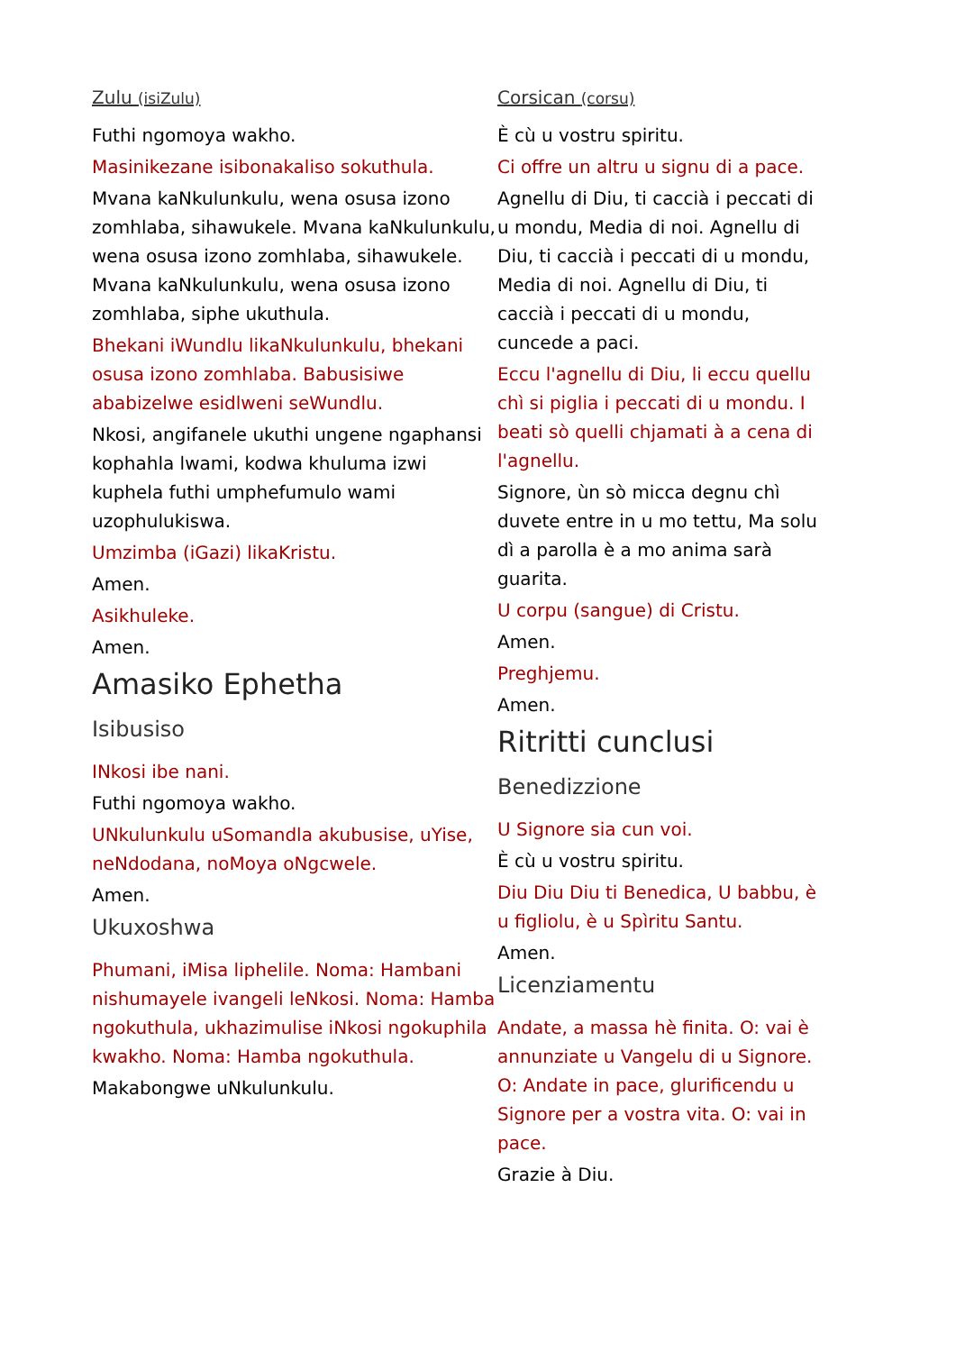Zulu (isiZulu)
Futhi ngomoya wakho.
Masinikezane isibonakaliso sokuthula.
Mvana kaNkulunkulu, wena osusa izono zomhlaba, sihawukele. Mvana kaNkulunkulu, wena osusa izono zomhlaba, sihawukele. Mvana kaNkulunkulu, wena osusa izono zomhlaba, siphe ukuthula.
Bhekani iWundlu likaNkulunkulu, bhekani osusa izono zomhlaba. Babusisiwe ababizelwe esidlweni seWundlu.
Nkosi, angifanele ukuthi ungene ngaphansi kophahla lwami, kodwa khuluma izwi kuphela futhi umphefumulo wami uzophulukiswa.
Umzimba (iGazi) likaKristu.
Amen.
Asikhuleke.
Amen.
Amasiko Ephetha
Isibusiso
INkosi ibe nani.
Futhi ngomoya wakho.
UNkulunkulu uSomandla akubusise, uYise, neNdodana, noMoya oNgcwele.
Amen.
Ukuxoshwa
Phumani, iMisa liphelile. Noma: Hambani nishumayele ivangeli leNkosi. Noma: Hamba ngokuthula, ukhazimulise iNkosi ngokuphila kwakho. Noma: Hamba ngokuthula.
Makabongwe uNkulunkulu.
Corsican (corsu)
È cù u vostru spiritu.
Ci offre un altru u signu di a pace.
Agnellu di Diu, ti caccià i peccati di u mondu, Media di noi. Agnellu di Diu, ti caccià i peccati di u mondu, Media di noi. Agnellu di Diu, ti caccià i peccati di u mondu, cuncede a paci.
Eccu l'agnellu di Diu, li eccu quellu chì si piglia i peccati di u mondu. I beati sò quelli chjamati à a cena di l'agnellu.
Signore, ùn sò micca degnu chì duvete entre in u mo tettu, Ma solu dì a parolla è a mo anima sarà guarita.
U corpu (sangue) di Cristu.
Amen.
Preghjemu.
Amen.
Ritritti cunclusi
Benedizzione
U Signore sia cun voi.
È cù u vostru spiritu.
Diu Diu Diu ti Benedica, U babbu, è u figliolu, è u Spìritu Santu.
Amen.
Licenziamentu
Andate, a massa hè finita. O: vai è annunziate u Vangelu di u Signore. O: Andate in pace, glurificendu u Signore per a vostra vita. O: vai in pace.
Grazie à Diu.